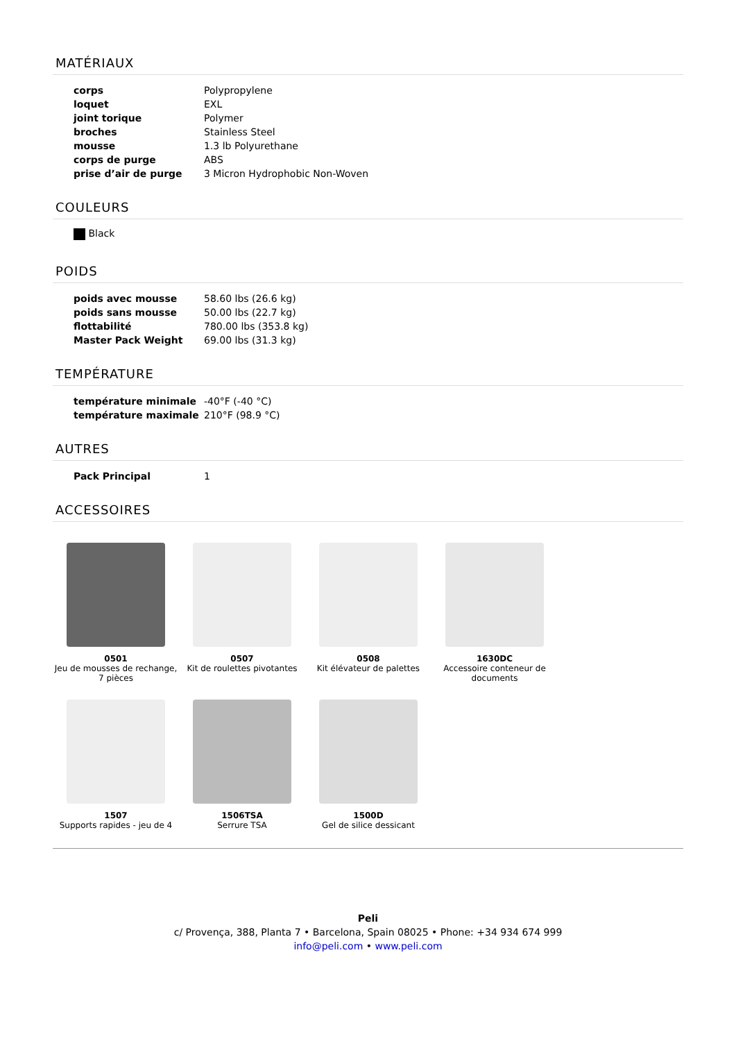MATÉRIAUX
| corps | Polypropylene |
| loquet | EXL |
| joint torique | Polymer |
| broches | Stainless Steel |
| mousse | 1.3 lb Polyurethane |
| corps de purge | ABS |
| prise d’air de purge | 3 Micron Hydrophobic Non-Woven |
COULEURS
Black
POIDS
| poids avec mousse | 58.60 lbs (26.6 kg) |
| poids sans mousse | 50.00 lbs (22.7 kg) |
| flottabilité | 780.00 lbs (353.8 kg) |
| Master Pack Weight | 69.00 lbs (31.3 kg) |
TEMPÉRATURE
| température minimale | -40°F (-40 °C) |
| température maximale | 210°F (98.9 °C) |
AUTRES
| Pack Principal | 1 |
ACCESSOIRES
0501
Jeu de mousses de rechange, 7 pièces
0507
Kit de roulettes pivotantes
0508
Kit élévateur de palettes
1630DC
Accessoire conteneur de documents
1507
Supports rapides - jeu de 4
1506TSA
Serrure TSA
1500D
Gel de silice dessicant
Peli
c/ Provença, 388, Planta 7 • Barcelona, Spain 08025 • Phone: +34 934 674 999
info@peli.com • www.peli.com